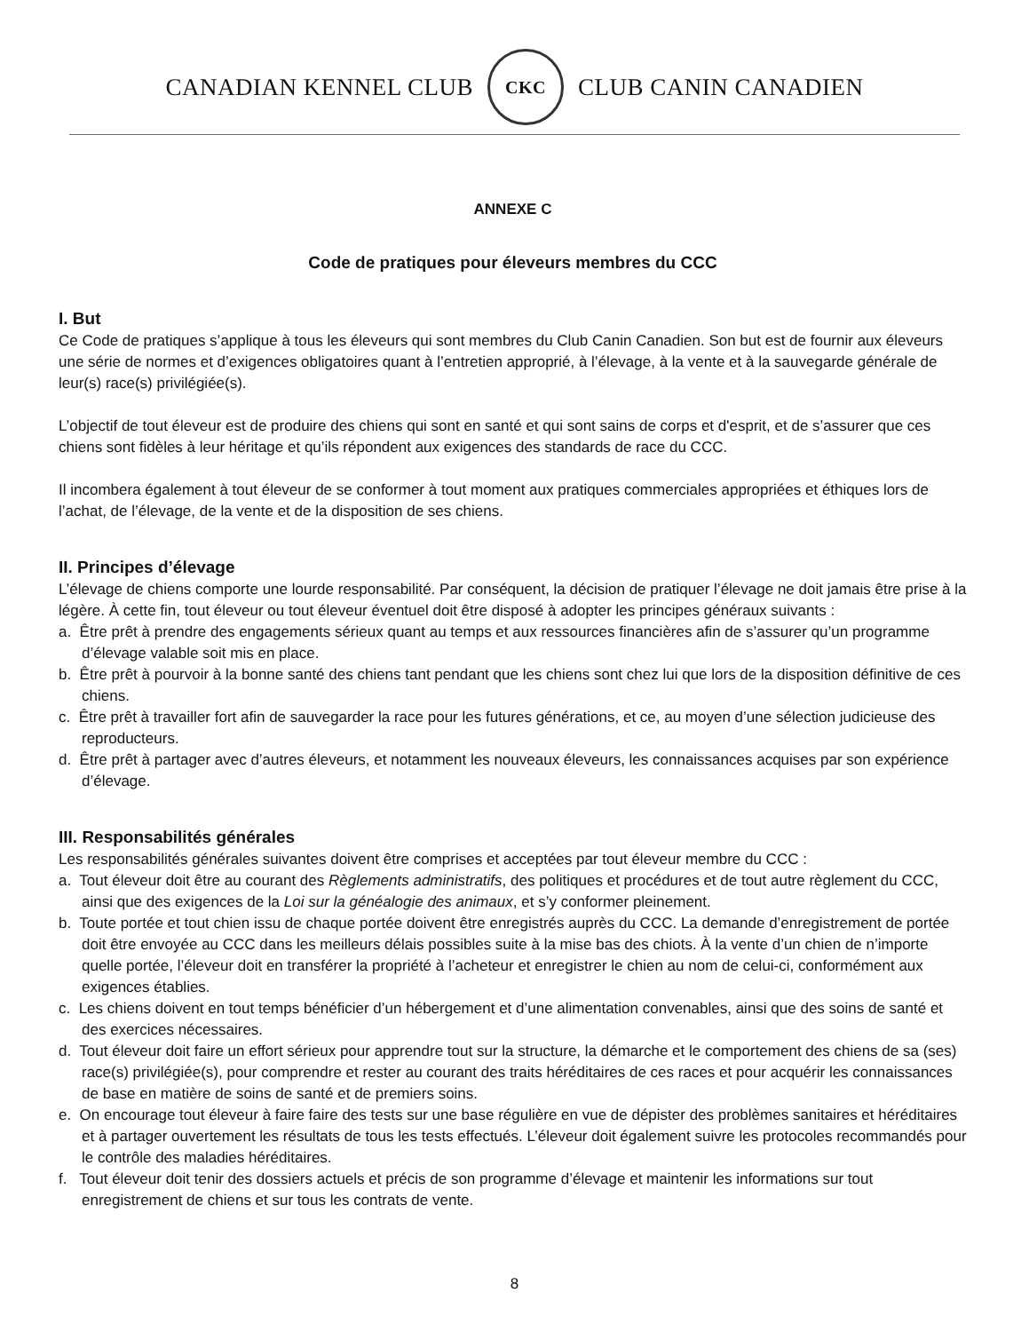CANADIAN KENNEL CLUB
CKC
CLUB CANIN CANADIEN
ANNEXE C
Code de pratiques pour éleveurs membres du CCC
I. But
Ce Code de pratiques s’applique à tous les éleveurs qui sont membres du Club Canin Canadien. Son but est de fournir aux éleveurs une série de normes et d’exigences obligatoires quant à l’entretien approprié, à l’élevage, à la vente et à la sauvegarde générale de leur(s) race(s) privilégiée(s).
L’objectif de tout éleveur est de produire des chiens qui sont en santé et qui sont sains de corps et d'esprit, et de s’assurer que ces chiens sont fidèles à leur héritage et qu’ils répondent aux exigences des standards de race du CCC.
Il incombera également à tout éleveur de se conformer à tout moment aux pratiques commerciales appropriées et éthiques lors de l’achat, de l’élevage, de la vente et de la disposition de ses chiens.
II. Principes d’élevage
L’élevage de chiens comporte une lourde responsabilité. Par conséquent, la décision de pratiquer l’élevage ne doit jamais être prise à la légère. À cette fin, tout éleveur ou tout éleveur éventuel doit être disposé à adopter les principes généraux suivants :
a. Être prêt à prendre des engagements sérieux quant au temps et aux ressources financières afin de s’assurer qu’un programme d’élevage valable soit mis en place.
b. Être prêt à pourvoir à la bonne santé des chiens tant pendant que les chiens sont chez lui que lors de la disposition définitive de ces chiens.
c. Être prêt à travailler fort afin de sauvegarder la race pour les futures générations, et ce, au moyen d’une sélection judicieuse des reproducteurs.
d. Être prêt à partager avec d’autres éleveurs, et notamment les nouveaux éleveurs, les connaissances acquises par son expérience d’élevage.
III. Responsabilités générales
Les responsabilités générales suivantes doivent être comprises et acceptées par tout éleveur membre du CCC :
a. Tout éleveur doit être au courant des Règlements administratifs, des politiques et procédures et de tout autre règlement du CCC, ainsi que des exigences de la Loi sur la généalogie des animaux, et s’y conformer pleinement.
b. Toute portée et tout chien issu de chaque portée doivent être enregistrés auprès du CCC. La demande d’enregistrement de portée doit être envoyée au CCC dans les meilleurs délais possibles suite à la mise bas des chiots. À la vente d’un chien de n’importe quelle portée, l’éleveur doit en transférer la propriété à l’acheteur et enregistrer le chien au nom de celui-ci, conformément aux exigences établies.
c. Les chiens doivent en tout temps bénéficier d’un hébergement et d’une alimentation convenables, ainsi que des soins de santé et des exercices nécessaires.
d. Tout éleveur doit faire un effort sérieux pour apprendre tout sur la structure, la démarche et le comportement des chiens de sa (ses) race(s) privilégiée(s), pour comprendre et rester au courant des traits héréditaires de ces races et pour acquérir les connaissances de base en matière de soins de santé et de premiers soins.
e. On encourage tout éleveur à faire faire des tests sur une base régulière en vue de dépister des problèmes sanitaires et héréditaires et à partager ouvertement les résultats de tous les tests effectués. L’éleveur doit également suivre les protocoles recommandés pour le contrôle des maladies héréditaires.
f. Tout éleveur doit tenir des dossiers actuels et précis de son programme d’élevage et maintenir les informations sur tout enregistrement de chiens et sur tous les contrats de vente.
8